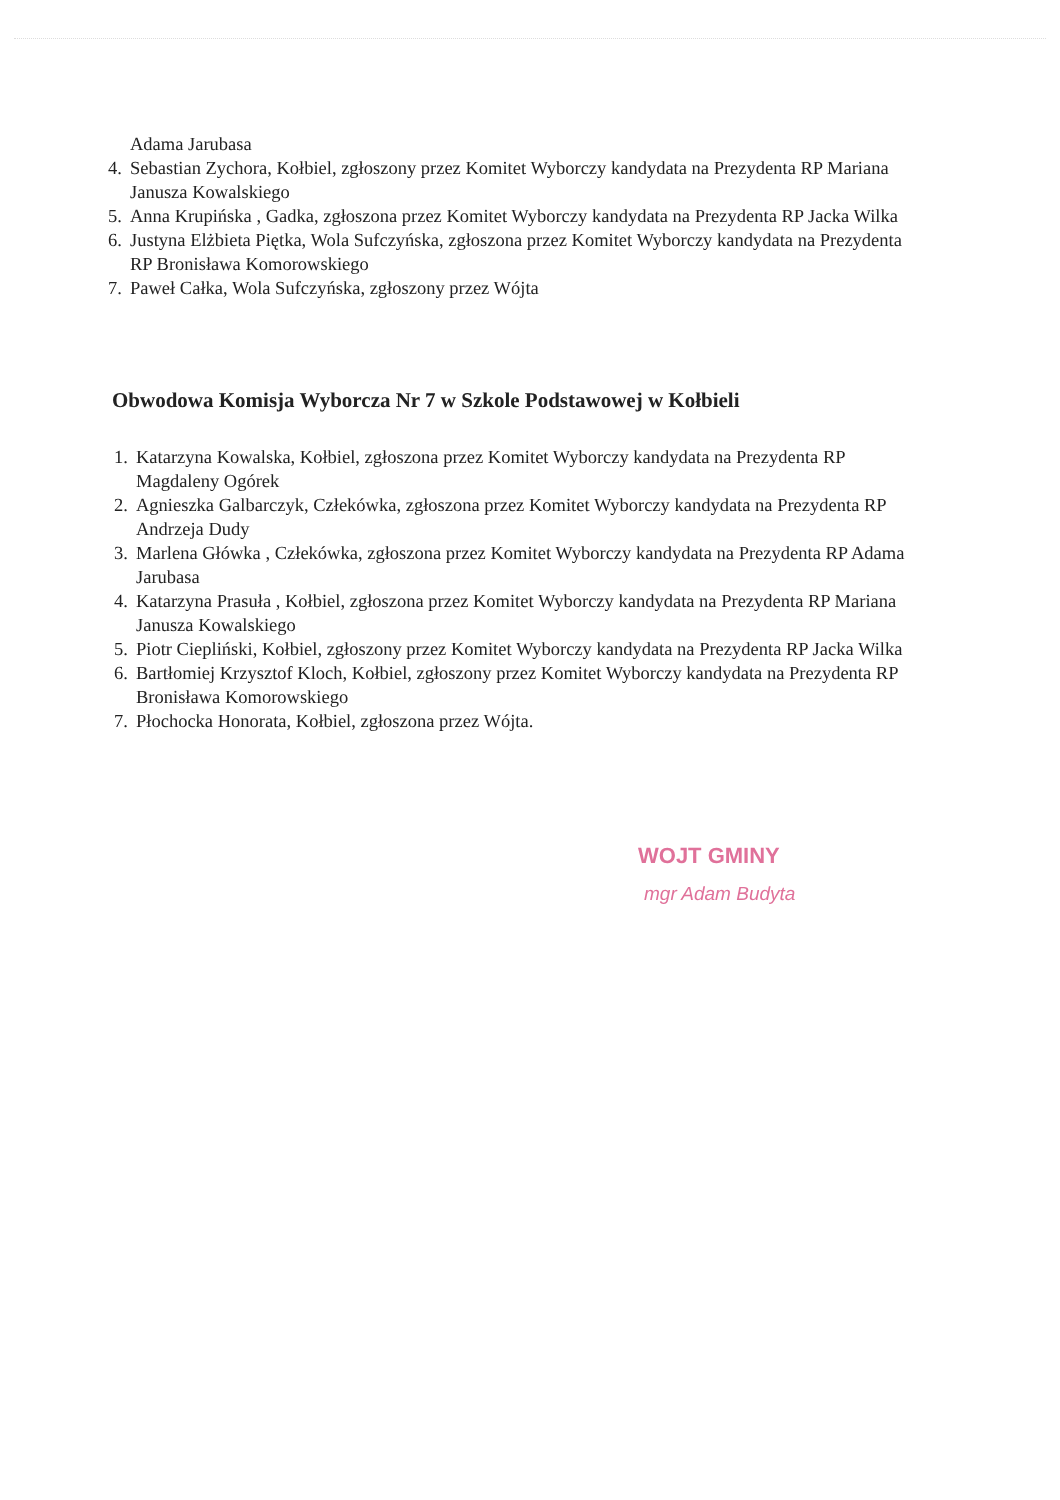Adama Jarubasa
4. Sebastian Zychora, Kołbiel, zgłoszony przez Komitet Wyborczy kandydata na Prezydenta RP Mariana Janusza Kowalskiego
5. Anna Krupińska , Gadka, zgłoszona przez Komitet Wyborczy kandydata na Prezydenta RP Jacka Wilka
6. Justyna Elżbieta Piętka, Wola Sufczyńska, zgłoszona przez Komitet Wyborczy kandydata na Prezydenta RP Bronisława Komorowskiego
7. Paweł Całka, Wola Sufczyńska, zgłoszony przez Wójta
Obwodowa Komisja Wyborcza Nr 7 w Szkole Podstawowej w Kołbieli
1. Katarzyna Kowalska, Kołbiel, zgłoszona przez Komitet Wyborczy kandydata na Prezydenta RP Magdaleny Ogórek
2. Agnieszka Galbarczyk, Człekówka, zgłoszona przez Komitet Wyborczy kandydata na Prezydenta RP Andrzeja Dudy
3. Marlena Główka , Człekówka, zgłoszona przez Komitet Wyborczy kandydata na Prezydenta RP Adama Jarubasa
4. Katarzyna Prasuła , Kołbiel, zgłoszona przez Komitet Wyborczy kandydata na Prezydenta RP Mariana Janusza Kowalskiego
5. Piotr Ciepliński, Kołbiel, zgłoszony przez Komitet Wyborczy kandydata na Prezydenta RP Jacka Wilka
6. Bartłomiej Krzysztof Kloch, Kołbiel, zgłoszony przez Komitet Wyborczy kandydata na Prezydenta RP Bronisława Komorowskiego
7. Płochocka Honorata, Kołbiel, zgłoszona przez Wójta.
WOJT GMINY
mgr Adam Budyta